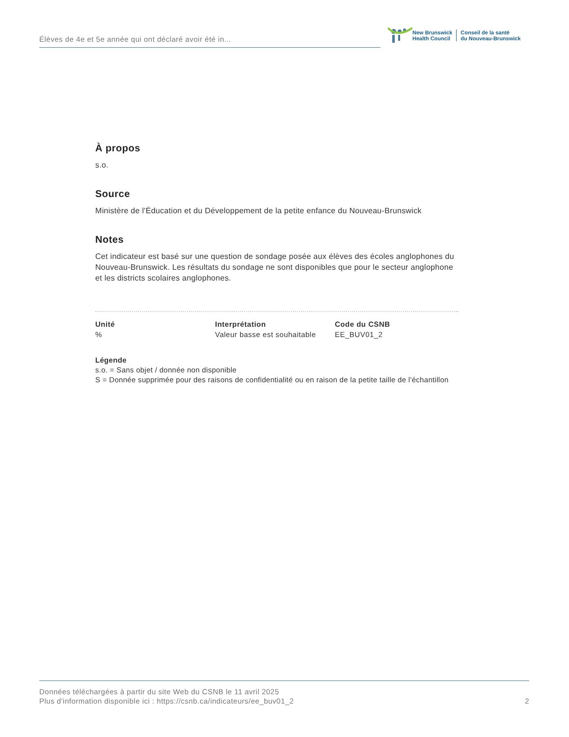Élèves de 4e et 5e année qui ont déclaré avoir été in...
New Brunswick
Health Council
Conseil de la santé
du Nouveau-Brunswick
À propos
s.o.
Source
Ministère de l'Éducation et du Développement de la petite enfance du Nouveau-Brunswick
Notes
Cet indicateur est basé sur une question de sondage posée aux élèves des écoles anglophones du Nouveau-Brunswick. Les résultats du sondage ne sont disponibles que pour le secteur anglophone et les districts scolaires anglophones.
Unité
%
Interprétation
Valeur basse est souhaitable
Code du CSNB
EE_BUV01_2
Légende
s.o. = Sans objet / donnée non disponible
S = Donnée supprimée pour des raisons de confidentialité ou en raison de la petite taille de l'échantillon
Données téléchargées à partir du site Web du CSNB le 11 avril 2025
Plus d'information disponible ici : https://csnb.ca/indicateurs/ee_buv01_2
2